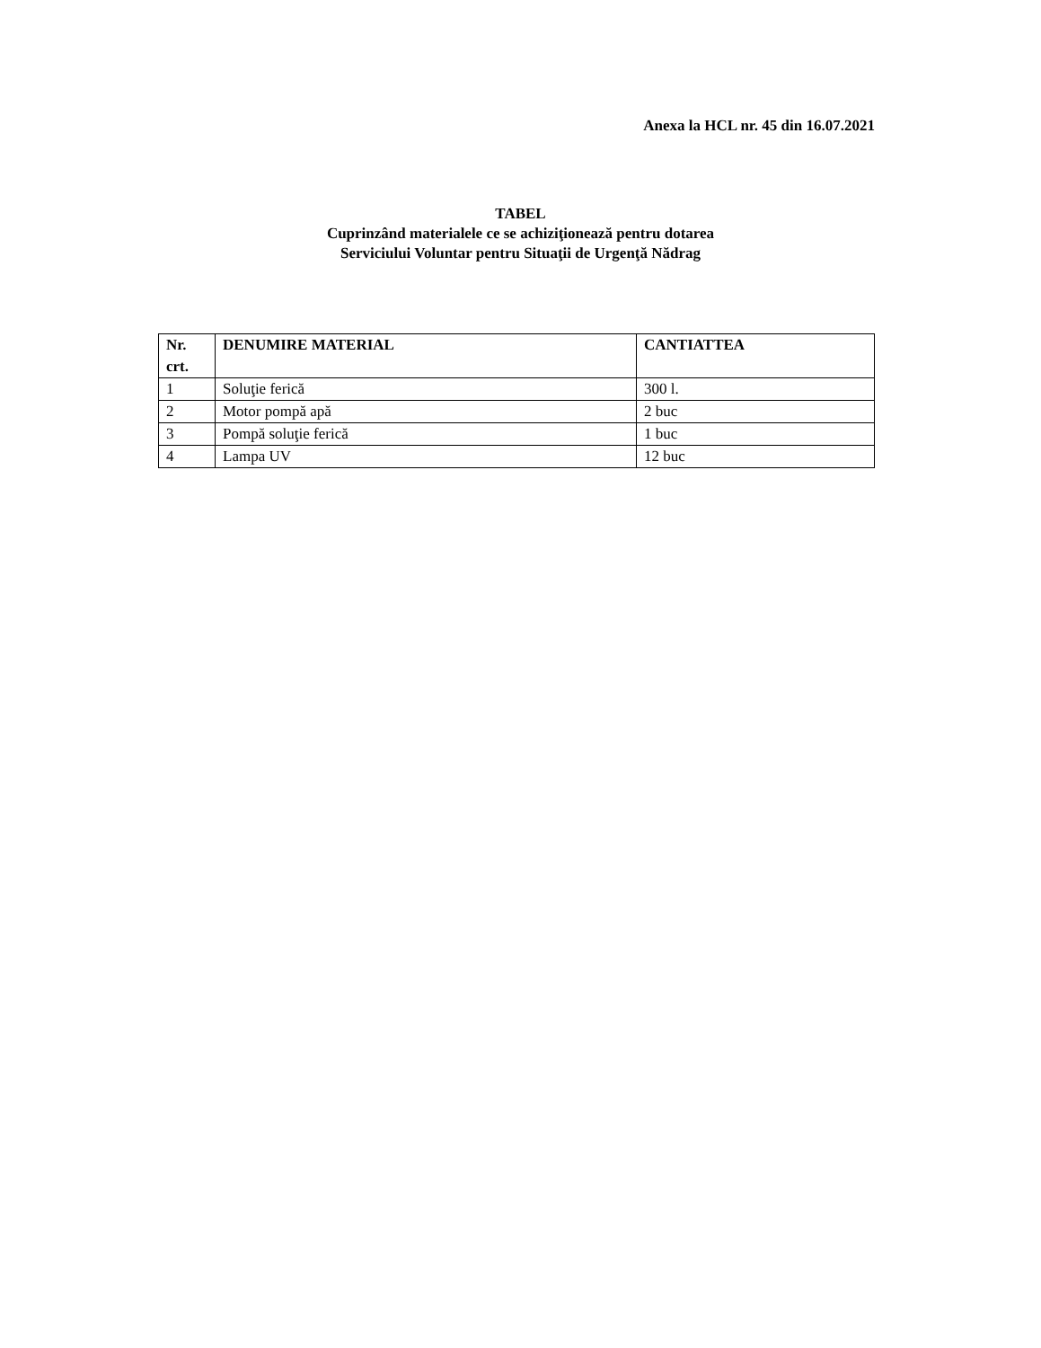Anexa la HCL nr. 45 din 16.07.2021
TABEL
Cuprinzând materialele ce se achiziţionează pentru dotarea
Serviciului Voluntar pentru Situaţii de Urgenţă Nădrag
| Nr. crt. | DENUMIRE MATERIAL | CANTIATTEA |
| --- | --- | --- |
| 1 | Soluţie ferică | 300 l. |
| 2 | Motor pompă apă | 2 buc |
| 3 | Pompă soluţie ferică | 1 buc |
| 4 | Lampa UV | 12 buc |